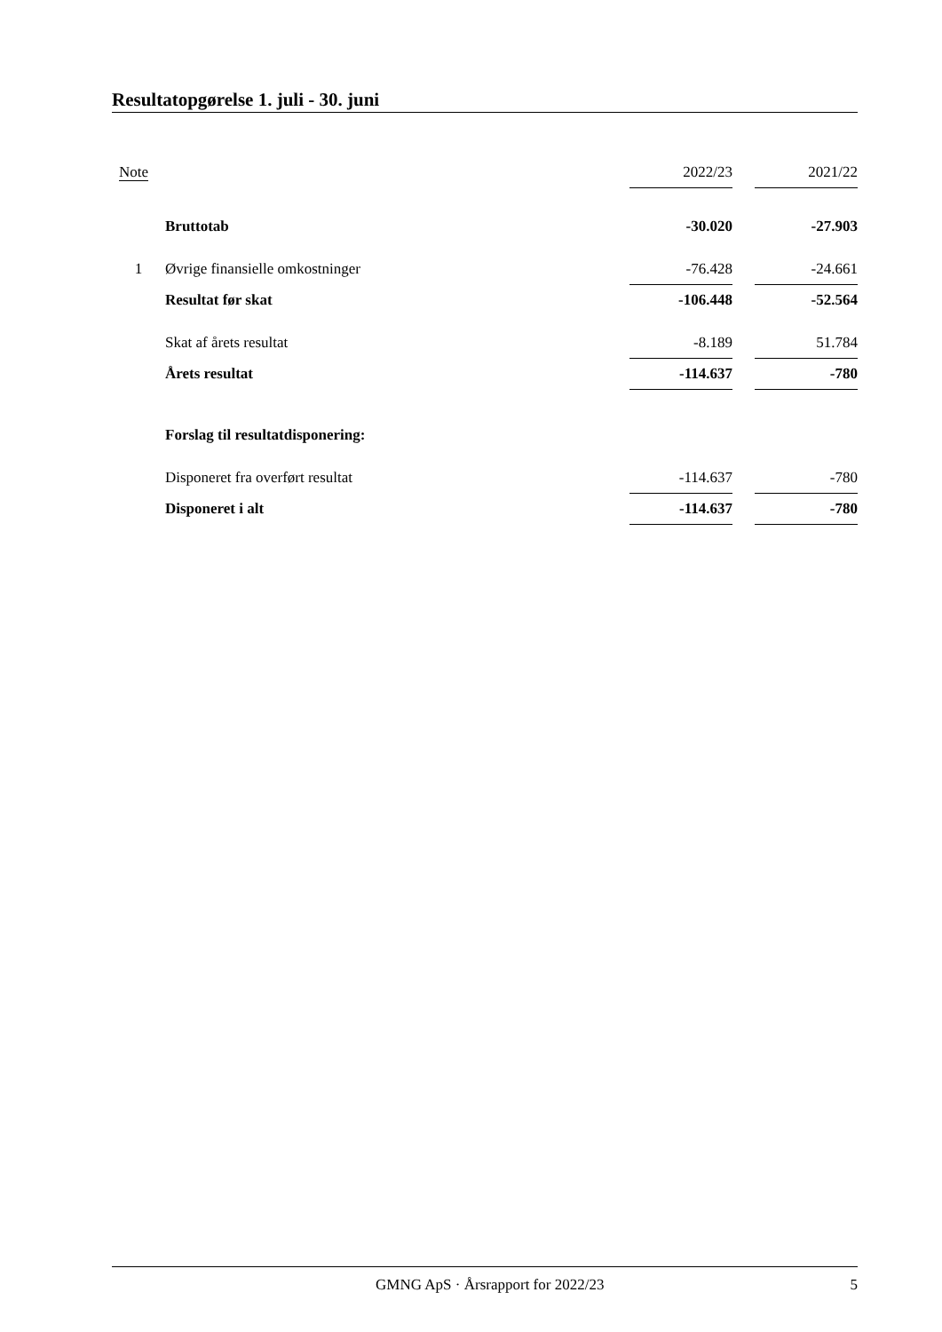Resultatopgørelse 1. juli - 30. juni
| Note | | 2022/23 | | 2021/22 |
| --- | --- | --- | --- | --- |
| | Bruttotab | -30.020 | | -27.903 |
| 1 | Øvrige finansielle omkostninger | -76.428 | | -24.661 |
| | Resultat før skat | -106.448 | | -52.564 |
| | Skat af årets resultat | -8.189 | | 51.784 |
| | Årets resultat | -114.637 | | -780 |
| | Forslag til resultatdisponering: | | | |
| | Disponeret fra overført resultat | -114.637 | | -780 |
| | Disponeret i alt | -114.637 | | -780 |
GMNG ApS · Årsrapport for 2022/23 5